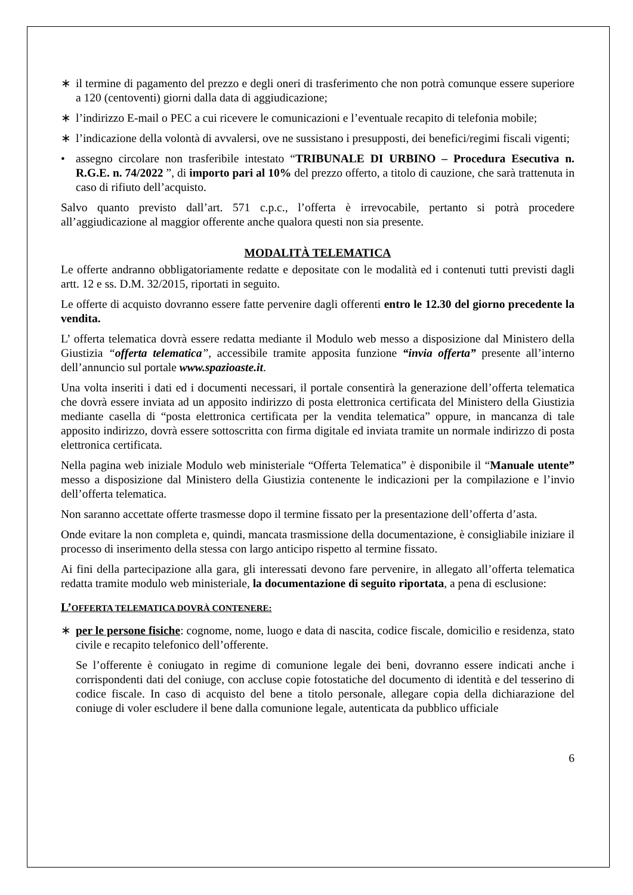∗ il termine di pagamento del prezzo e degli oneri di trasferimento che non potrà comunque essere superiore a 120 (centoventi) giorni dalla data di aggiudicazione;
∗ l’indirizzo E-mail o PEC a cui ricevere le comunicazioni e l’eventuale recapito di telefonia mobile;
∗ l’indicazione della volontà di avvalersi, ove ne sussistano i presupposti, dei benefici/regimi fiscali vigenti;
• assegno circolare non trasferibile intestato “TRIBUNALE DI URBINO – Procedura Esecutiva n. R.G.E. n. 74/2022 ”, di importo pari al 10% del prezzo offerto, a titolo di cauzione, che sarà trattenuta in caso di rifiuto dell’acquisto.
Salvo quanto previsto dall’art. 571 c.p.c., l’offerta è irrevocabile, pertanto si potrà procedere all’aggiudicazione al maggior offerente anche qualora questi non sia presente.
MODALITÀ TELEMATICA
Le offerte andranno obbligatoriamente redatte e depositate con le modalità ed i contenuti tutti previsti dagli artt. 12 e ss. D.M. 32/2015, riportati in seguito.
Le offerte di acquisto dovranno essere fatte pervenire dagli offerenti entro le 12.30 del giorno precedente la vendita.
L’ offerta telematica dovrà essere redatta mediante il Modulo web messo a disposizione dal Ministero della Giustizia “offerta telematica”, accessibile tramite apposita funzione “invia offerta” presente all’interno dell’annuncio sul portale www.spazioaste.it.
Una volta inseriti i dati ed i documenti necessari, il portale consentirà la generazione dell’offerta telematica che dovrà essere inviata ad un apposito indirizzo di posta elettronica certificata del Ministero della Giustizia mediante casella di “posta elettronica certificata per la vendita telematica” oppure, in mancanza di tale apposito indirizzo, dovrà essere sottoscritta con firma digitale ed inviata tramite un normale indirizzo di posta elettronica certificata.
Nella pagina web iniziale Modulo web ministeriale “Offerta Telematica” è disponibile il “Manuale utente” messo a disposizione dal Ministero della Giustizia contenente le indicazioni per la compilazione e l’invio dell’offerta telematica.
Non saranno accettate offerte trasmesse dopo il termine fissato per la presentazione dell’offerta d’asta.
Onde evitare la non completa e, quindi, mancata trasmissione della documentazione, è consigliabile iniziare il processo di inserimento della stessa con largo anticipo rispetto al termine fissato.
Ai fini della partecipazione alla gara, gli interessati devono fare pervenire, in allegato all’offerta telematica redatta tramite modulo web ministeriale, la documentazione di seguito riportata, a pena di esclusione:
L’OFFERTA TELEMATICA DOVRÀ CONTENERE:
∗ per le persone fisiche: cognome, nome, luogo e data di nascita, codice fiscale, domicilio e residenza, stato civile e recapito telefonico dell’offerente.
Se l’offerente è coniugato in regime di comunione legale dei beni, dovranno essere indicati anche i corrispondenti dati del coniuge, con accluse copie fotostatiche del documento di identità e del tesserino di codice fiscale. In caso di acquisto del bene a titolo personale, allegare copia della dichiarazione del coniuge di voler escludere il bene dalla comunione legale, autenticata da pubblico ufficiale
6